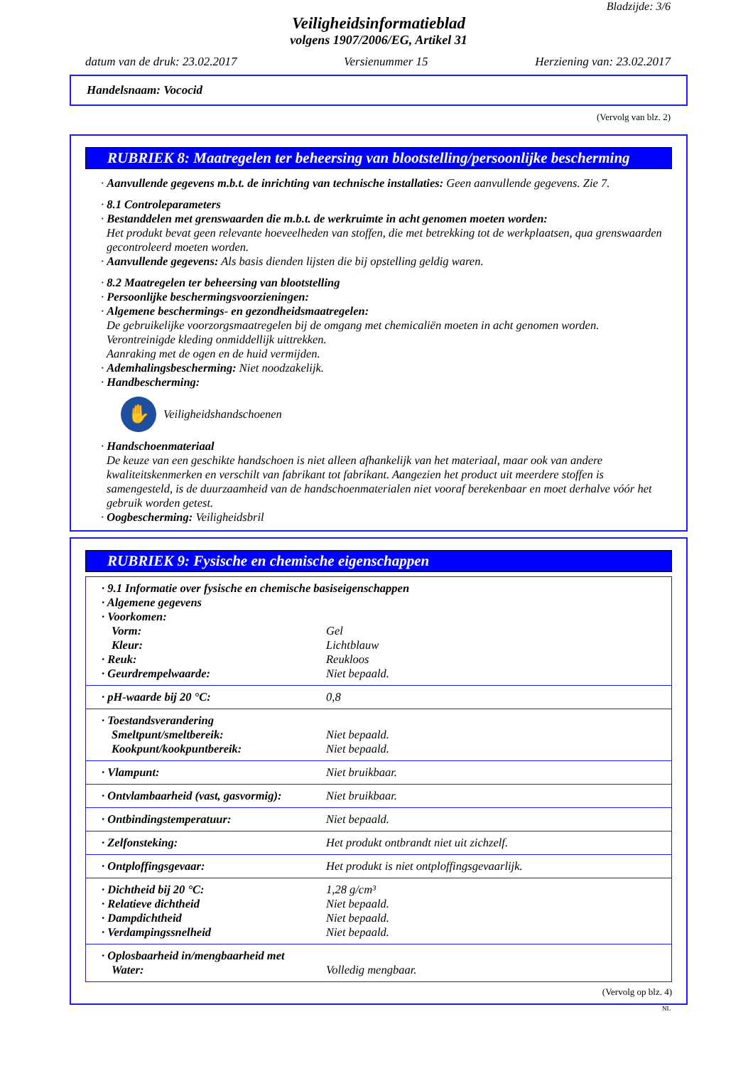Bladzijde: 3/6
Veiligheidsinformatieblad
volgens 1907/2006/EG, Artikel 31
datum van de druk: 23.02.2017 Versienummer 15 Herziening van: 23.02.2017
Handelsnaam: Vococid
(Vervolg van blz. 2)
RUBRIEK 8: Maatregelen ter beheersing van blootstelling/persoonlijke bescherming
· Aanvullende gegevens m.b.t. de inrichting van technische installaties: Geen aanvullende gegevens. Zie 7.
· 8.1 Controleparameters
· Bestanddelen met grenswaarden die m.b.t. de werkruimte in acht genomen moeten worden:
Het produkt bevat geen relevante hoeveelheden van stoffen, die met betrekking tot de werkplaatsen, qua grenswaarden gecontroleerd moeten worden.
· Aanvullende gegevens: Als basis dienden lijsten die bij opstelling geldig waren.
· 8.2 Maatregelen ter beheersing van blootstelling
· Persoonlijke beschermingsvoorzieningen:
· Algemene beschermings- en gezondheidsmaatregelen:
De gebruikelijke voorzorgsmaatregelen bij de omgang met chemicaliën moeten in acht genomen worden.
Verontreinigde kleding onmiddellijk uittrekken.
Aanraking met de ogen en de huid vermijden.
· Ademhalingsbescherming: Niet noodzakelijk.
· Handbescherming:
✋
Veiligheidshandschoenen
· Handschoenmateriaal
De keuze van een geschikte handschoen is niet alleen afhankelijk van het materiaal, maar ook van andere kwaliteitskenmerken en verschilt van fabrikant tot fabrikant. Aangezien het product uit meerdere stoffen is samengesteld, is de duurzaamheid van de handschoenmaterialen niet vooraf berekenbaar en moet derhalve vóór het gebruik worden getest.
· Oogbescherming: Veiligheidsbril
RUBRIEK 9: Fysische en chemische eigenschappen
| · 9.1 Informatie over fysische en chemische basiseigenschappen | |
| · Algemene gegevens | |
| · Voorkomen: | |
| Vorm: | Gel |
| Kleur: | Lichtblauw |
| · Reuk: | Reukloos |
| · Geurdrempelwaarde: | Niet bepaald. |
| · pH-waarde bij 20 °C: | 0,8 |
| · Toestandsverandering | |
| Smeltpunt/smeltbereik: | Niet bepaald. |
| Kookpunt/kookpuntbereik: | Niet bepaald. |
| · Vlampunt: | Niet bruikbaar. |
| · Ontvlambaarheid (vast, gasvormig): | Niet bruikbaar. |
| · Ontbindingstemperatuur: | Niet bepaald. |
| · Zelfonsteking: | Het produkt ontbrandt niet uit zichzelf. |
| · Ontploffingsgevaar: | Het produkt is niet ontploffingsgevaarlijk. |
| · Dichtheid bij 20 °C: | 1,28 g/cm³ |
| · Relatieve dichtheid | Niet bepaald. |
| · Dampdichtheid | Niet bepaald. |
| · Verdampingssnelheid | Niet bepaald. |
| · Oplosbaarheid in/mengbaarheid met | |
| Water: | Volledig mengbaar. |
(Vervolg op blz. 4)
NL